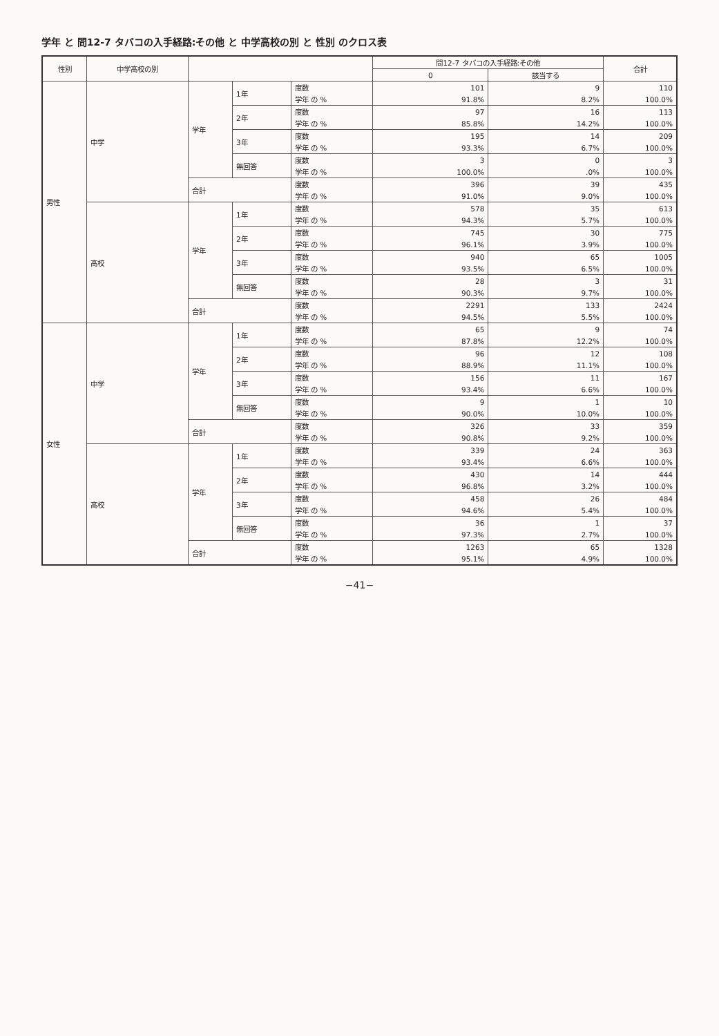学年 と 問12-7 タバコの入手経路:その他 と 中学高校の別 と 性別 のクロス表
| 性別 | 中学高校の別 | | | | 問12-7 タバコの入手経路:その他 | | 合計 |
| --- | --- | --- | --- | --- | --- | --- | --- |
| | | | | | 0 | 該当する | |
| 男性 | 中学 | 学年 | 1年 | 度数 | 101 | 9 | 110 |
| | | | | 学年 の % | 91.8% | 8.2% | 100.0% |
| | | | 2年 | 度数 | 97 | 16 | 113 |
| | | | | 学年 の % | 85.8% | 14.2% | 100.0% |
| | | | 3年 | 度数 | 195 | 14 | 209 |
| | | | | 学年 の % | 93.3% | 6.7% | 100.0% |
| | | | 無回答 | 度数 | 3 | 0 | 3 |
| | | | | 学年 の % | 100.0% | .0% | 100.0% |
| | | 合計 | | 度数 | 396 | 39 | 435 |
| | | | | 学年 の % | 91.0% | 9.0% | 100.0% |
| | 高校 | 学年 | 1年 | 度数 | 578 | 35 | 613 |
| | | | | 学年 の % | 94.3% | 5.7% | 100.0% |
| | | | 2年 | 度数 | 745 | 30 | 775 |
| | | | | 学年 の % | 96.1% | 3.9% | 100.0% |
| | | | 3年 | 度数 | 940 | 65 | 1005 |
| | | | | 学年 の % | 93.5% | 6.5% | 100.0% |
| | | | 無回答 | 度数 | 28 | 3 | 31 |
| | | | | 学年 の % | 90.3% | 9.7% | 100.0% |
| | | 合計 | | 度数 | 2291 | 133 | 2424 |
| | | | | 学年 の % | 94.5% | 5.5% | 100.0% |
| 女性 | 中学 | 学年 | 1年 | 度数 | 65 | 9 | 74 |
| | | | | 学年 の % | 87.8% | 12.2% | 100.0% |
| | | | 2年 | 度数 | 96 | 12 | 108 |
| | | | | 学年 の % | 88.9% | 11.1% | 100.0% |
| | | | 3年 | 度数 | 156 | 11 | 167 |
| | | | | 学年 の % | 93.4% | 6.6% | 100.0% |
| | | | 無回答 | 度数 | 9 | 1 | 10 |
| | | | | 学年 の % | 90.0% | 10.0% | 100.0% |
| | | 合計 | | 度数 | 326 | 33 | 359 |
| | | | | 学年 の % | 90.8% | 9.2% | 100.0% |
| | 高校 | 学年 | 1年 | 度数 | 339 | 24 | 363 |
| | | | | 学年 の % | 93.4% | 6.6% | 100.0% |
| | | | 2年 | 度数 | 430 | 14 | 444 |
| | | | | 学年 の % | 96.8% | 3.2% | 100.0% |
| | | | 3年 | 度数 | 458 | 26 | 484 |
| | | | | 学年 の % | 94.6% | 5.4% | 100.0% |
| | | | 無回答 | 度数 | 36 | 1 | 37 |
| | | | | 学年 の % | 97.3% | 2.7% | 100.0% |
| | | 合計 | | 度数 | 1263 | 65 | 1328 |
| | | | | 学年 の % | 95.1% | 4.9% | 100.0% |
−41−